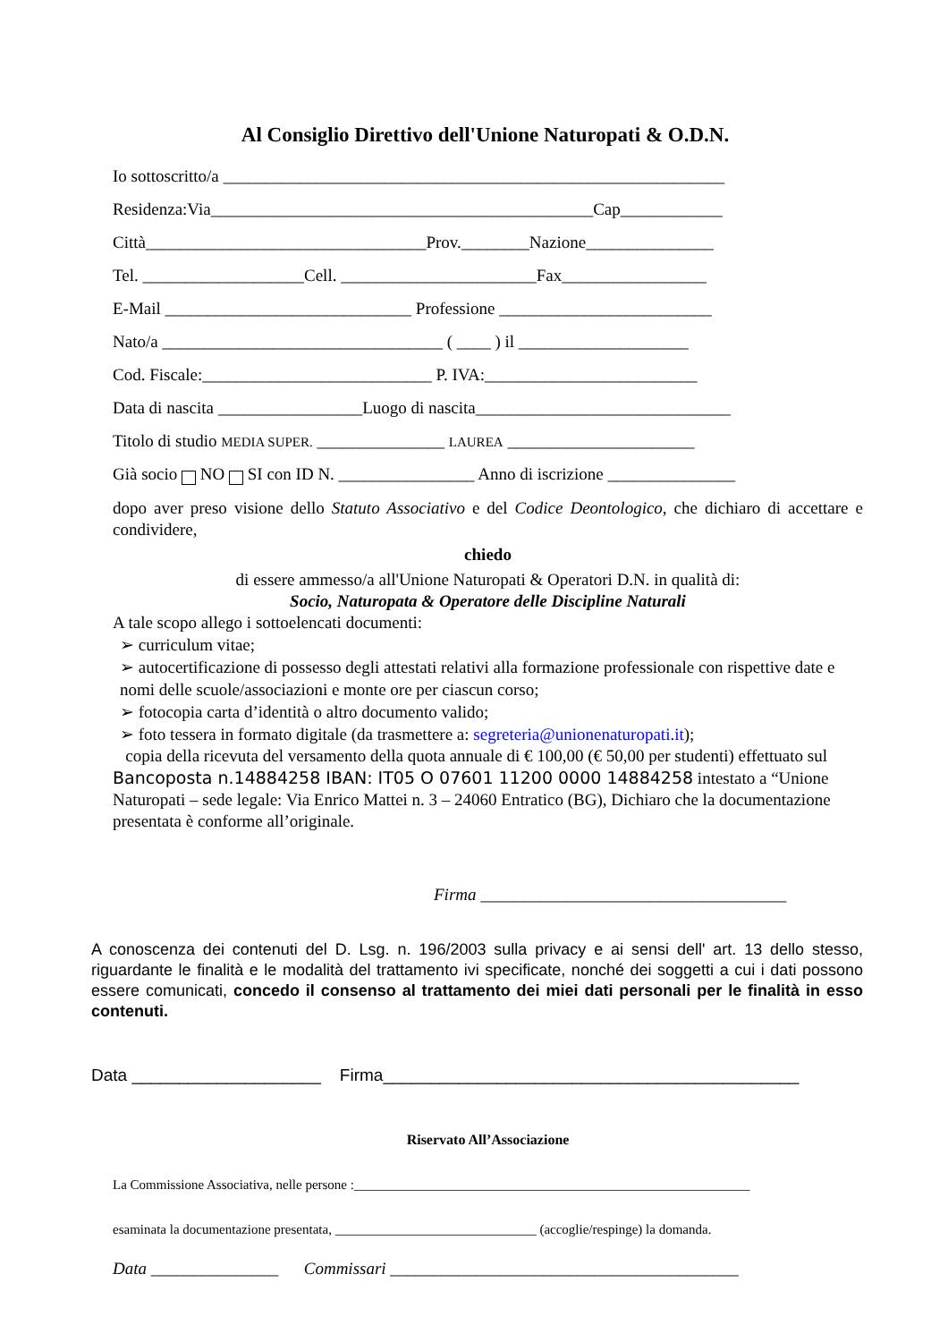Al Consiglio Direttivo dell'Unione Naturopati & O.D.N.
Io sottoscritto/a ___________________________________________________________
Residenza:Via_____________________________________________Cap____________
Città_________________________________Prov.________Nazione_______________
Tel. ___________________Cell. _______________________Fax_________________
E-Mail _____________________________ Professione _________________________
Nato/a _________________________________ ( ____ ) il ____________________
Cod. Fiscale:___________________________ P. IVA:_________________________
Data di nascita _________________Luogo di nascita______________________________
Titolo di studio MEDIA SUPER. _______________ LAUREA ______________________
Già socio NO SI con ID N. ________________ Anno di iscrizione _______________
dopo aver preso visione dello Statuto Associativo e del Codice Deontologico, che dichiaro di accettare e condividere,
chiedo
di essere ammesso/a all'Unione Naturopati & Operatori D.N. in qualità di:
Socio, Naturopata & Operatore delle Discipline Naturali
A tale scopo allego i sottoelencati documenti:
➢ curriculum vitae;
➢ autocertificazione di possesso degli attestati relativi alla formazione professionale con rispettive date e nomi delle scuole/associazioni e monte ore per ciascun corso;
➢ fotocopia carta d’identità o altro documento valido;
➢ foto tessera in formato digitale (da trasmettere a: segreteria@unionenaturopati.it);
copia della ricevuta del versamento della quota annuale di € 100,00 (€ 50,00 per studenti) effettuato sul Bancoposta n.14884258 IBAN: IT05 O 07601 11200 0000 14884258 intestato a “Unione Naturopati – sede legale: Via Enrico Mattei n. 3 – 24060 Entratico (BG), Dichiaro che la documentazione presentata è conforme all’originale.
Firma ____________________________________
A conoscenza dei contenuti del D. Lsg. n. 196/2003 sulla privacy e ai sensi dell' art. 13 dello stesso, riguardante le finalità e le modalità del trattamento ivi specificate, nonché dei soggetti a cui i dati possono essere comunicati, concedo il consenso al trattamento dei miei dati personali per le finalità in esso contenuti.
Data ____________________ Firma____________________________________________
Riservato All’Associazione
La Commissione Associativa, nelle persone :___________________________________________________________
esaminata la documentazione presentata, ______________________________ (accoglie/respinge) la domanda.
Data _______________ Commissari _________________________________________